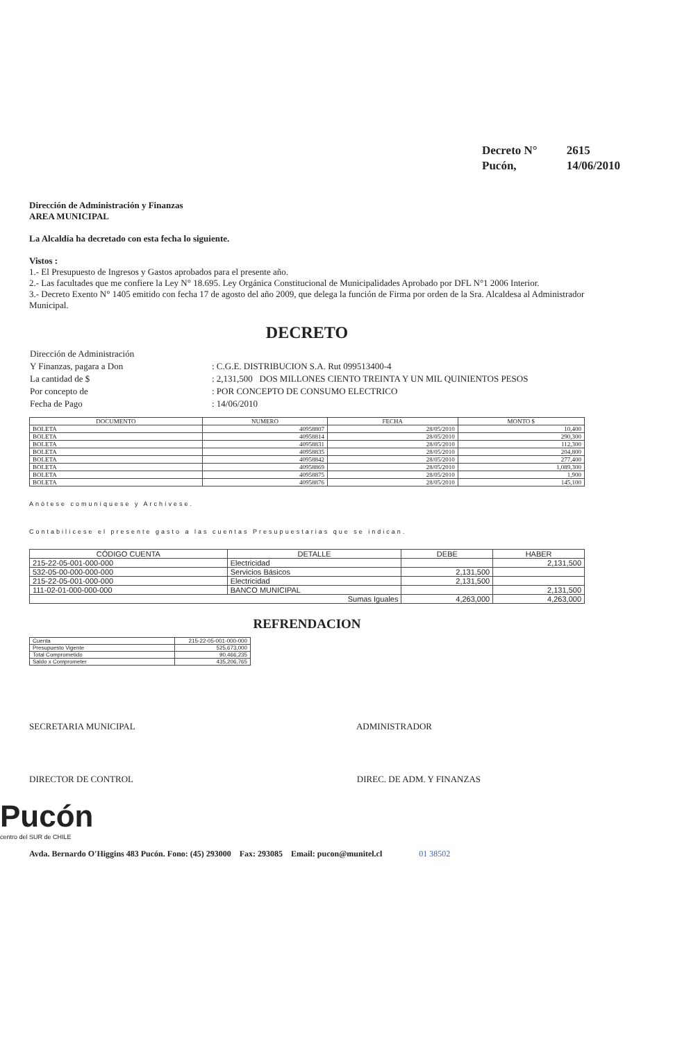| Decreto N° | 2615 |
| Pucón, | 14/06/2010 |
Dirección de Administración y Finanzas
AREA MUNICIPAL
La Alcaldía ha decretado con esta fecha lo siguiente.
Vistos :
1.- El Presupuesto de Ingresos y Gastos aprobados para el presente año.
2.- Las facultades que me confiere la Ley N° 18.695. Ley Orgánica Constitucional de Municipalidades Aprobado por DFL N°1 2006 Interior.
3.- Decreto Exento N° 1405 emitido con fecha 17 de agosto del año 2009, que delega la función de Firma por orden de la Sra. Alcaldesa al Administrador Municipal.
DECRETO
| Dirección de Administración | |
| Y Finanzas, pagara a Don | : C.G.E. DISTRIBUCION S.A. Rut 099513400-4 |
| La cantidad de $ | : 2,131,500 DOS MILLONES CIENTO TREINTA Y UN MIL QUINIENTOS PESOS |
| Por concepto de | : POR CONCEPTO DE CONSUMO ELECTRICO |
| Fecha de Pago | : 14/06/2010 |
| DOCUMENTO | NUMERO | FECHA | MONTO $ |
| --- | --- | --- | --- |
| BOLETA | 40958807 | 28/05/2010 | 10,400 |
| BOLETA | 40958814 | 28/05/2010 | 290,300 |
| BOLETA | 40958831 | 28/05/2010 | 112,300 |
| BOLETA | 40958835 | 28/05/2010 | 204,800 |
| BOLETA | 40958842 | 28/05/2010 | 277,400 |
| BOLETA | 40958869 | 28/05/2010 | 1,089,300 |
| BOLETA | 40958875 | 28/05/2010 | 1,900 |
| BOLETA | 40958876 | 28/05/2010 | 145,100 |
Anótese comuníquese y Archívese.
Contabilícese el presente gasto a las cuentas Presupuestarias que se indican.
| CÓDIGO CUENTA | DETALLE | DEBE | HABER |
| --- | --- | --- | --- |
| 215-22-05-001-000-000 | Electricidad | | 2,131,500 |
| 532-05-00-000-000-000 | Servicios Básicos | 2,131,500 | |
| 215-22-05-001-000-000 | Electricidad | 2,131,500 | |
| 111-02-01-000-000-000 | BANCO MUNICIPAL | | 2,131,500 |
| Sumas Iguales | | 4,263,000 | 4,263,000 |
REFRENDACION
| Cuenta | 215-22-05-001-000-000 |
| Presupuesto Vigente | 525,673,000 |
| Total Comprometido | 90,466,235 |
| Saldo x Comprometer | 435,206,765 |
SECRETARIA MUNICIPAL ADMINISTRADOR
DIRECTOR DE CONTROL DIREC. DE ADM. Y FINANZAS
Pucón
centro del SUR de CHILE
Avda. Bernardo O'Higgins 483 Pucón. Fono: (45) 293000 Fax: 293085 Email: pucon@munitel.cl 01 38502